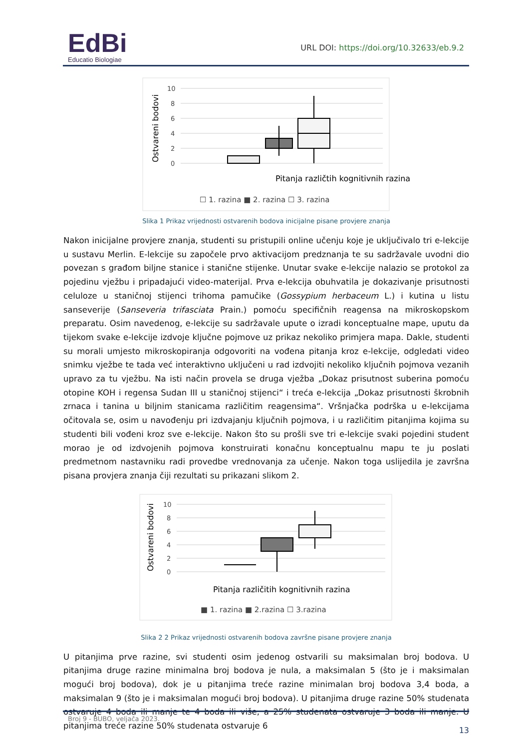EdBi
Educatio Biologiae
URL DOI: https://doi.org/10.32633/eb.9.2
Ostvareni bodovi
10
8
6
4
2
0
Pitanja različtih kognitivnih razina
☐ 1. razina ■ 2. razina ☐ 3. razina
Slika 1 Prikaz vrijednosti ostvarenih bodova inicijalne pisane provjere znanja
Nakon inicijalne provjere znanja, studenti su pristupili online učenju koje je uključivalo tri e-lekcije u sustavu Merlin. E-lekcije su započele prvo aktivacijom predznanja te su sadržavale uvodni dio povezan s građom biljne stanice i stanične stijenke. Unutar svake e-lekcije nalazio se protokol za pojedinu vježbu i pripadajući video-materijal. Prva e-lekcija obuhvatila je dokazivanje prisutnosti celuloze u staničnoj stijenci trihoma pamučike (Gossypium herbaceum L.) i kutina u listu sanseverije (Sanseveria trifasciata Prain.) pomoću specifičnih reagensa na mikroskopskom preparatu. Osim navedenog, e-lekcije su sadržavale upute o izradi konceptualne mape, uputu da tijekom svake e-lekcije izdvoje ključne pojmove uz prikaz nekoliko primjera mapa. Dakle, studenti su morali umjesto mikroskopiranja odgovoriti na vođena pitanja kroz e-lekcije, odgledati video snimku vježbe te tada već interaktivno uključeni u rad izdvojiti nekoliko ključnih pojmova vezanih upravo za tu vježbu. Na isti način provela se druga vježba „Dokaz prisutnost suberina pomoću otopine KOH i regensa Sudan III u staničnoj stijenci“ i treća e-lekcija „Dokaz prisutnosti škrobnih zrnaca i tanina u biljnim stanicama različitim reagensima“. Vršnjačka podrška u e-lekcijama očitovala se, osim u navođenju pri izdvajanju ključnih pojmova, i u različitim pitanjima kojima su studenti bili vođeni kroz sve e-lekcije. Nakon što su prošli sve tri e-lekcije svaki pojedini student morao je od izdvojenih pojmova konstruirati konačnu konceptualnu mapu te ju poslati predmetnom nastavniku radi provedbe vrednovanja za učenje. Nakon toga uslijedila je završna pisana provjera znanja čiji rezultati su prikazani slikom 2.
Ostvareni bodovi
10
8
6
4
2
0
Pitanja različitih kognitivnih razina
■ 1. razina ■ 2.razina ☐ 3.razina
Slika 2 2 Prikaz vrijednosti ostvarenih bodova završne pisane provjere znanja
U pitanjima prve razine, svi studenti osim jedenog ostvarili su maksimalan broj bodova. U pitanjima druge razine minimalna broj bodova je nula, a maksimalan 5 (što je i maksimalan mogući broj bodova), dok je u pitanjima treće razine minimalan broj bodova 3,4 boda, a maksimalan 9 (što je i maksimalan mogući broj bodova). U pitanjima druge razine 50% studenata ostvaruje 4 boda ili manje te 4 boda ili više, a 25% studenata ostvaruje 3 boda ili manje. U pitanjima treće razine 50% studenata ostvaruje 6
Broj 9 - BUBO, veljača 2023.
13